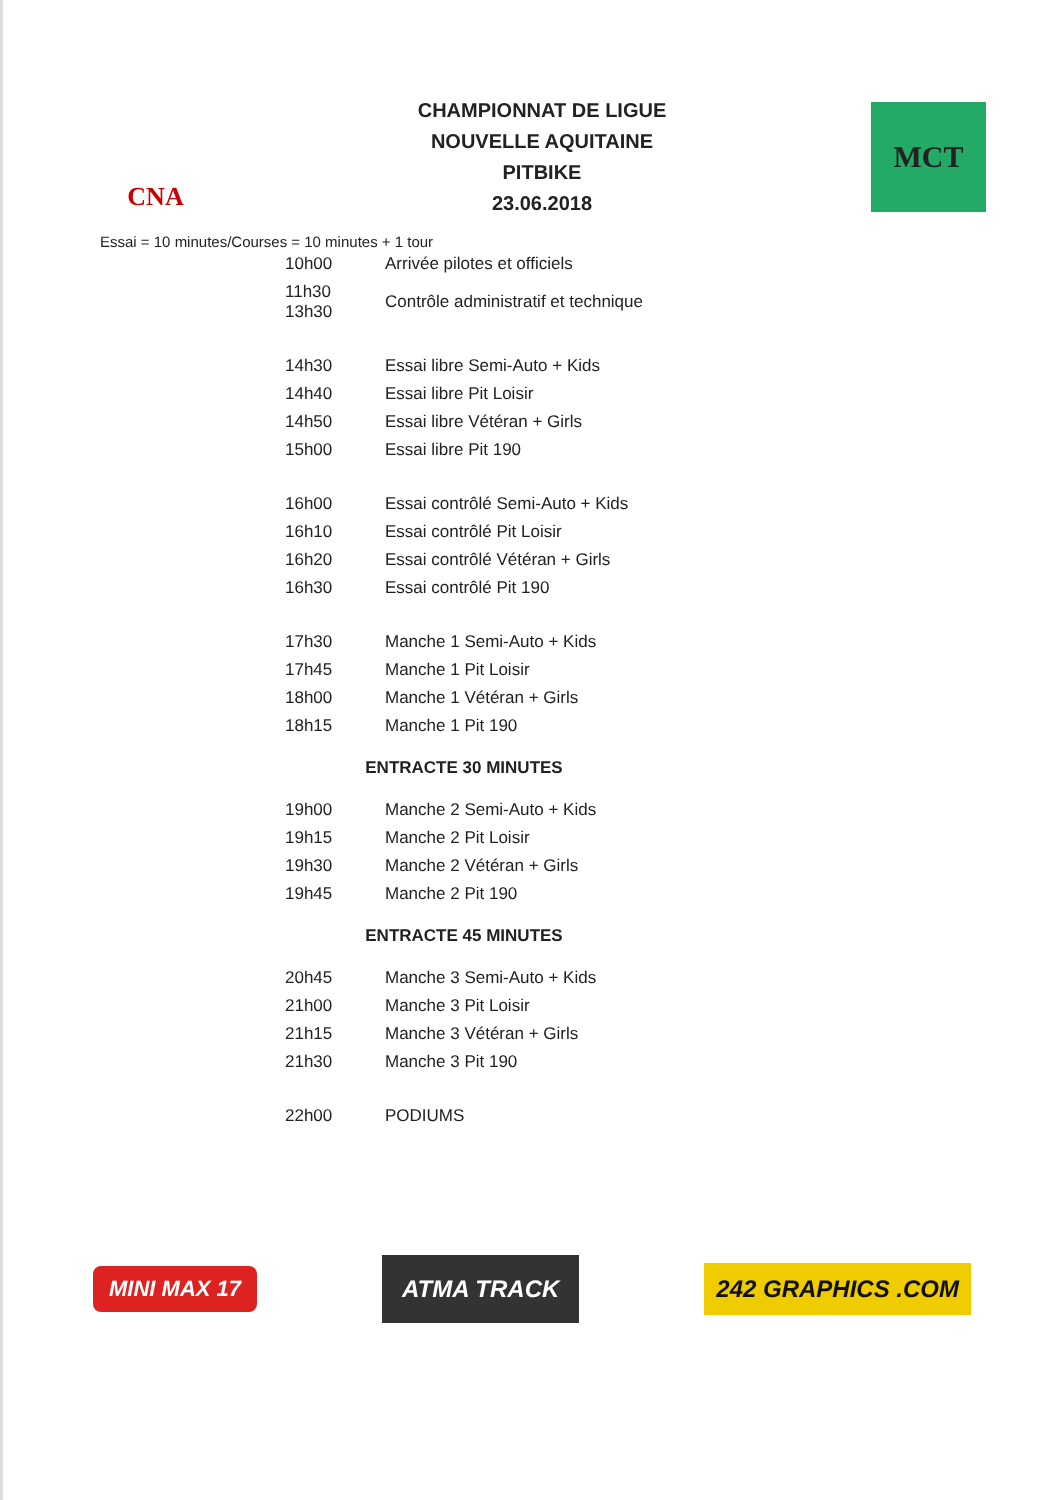CNA
CHAMPIONNAT DE LIGUE
NOUVELLE AQUITAINE
PITBIKE
23.06.2018
MCT
Essai = 10 minutes/Courses = 10 minutes + 1 tour
| 10h00 | Arrivée pilotes et officiels |
| 11h30 13h30 | Contrôle administratif et technique |
| 14h30 | Essai libre Semi-Auto + Kids |
| 14h40 | Essai libre Pit Loisir |
| 14h50 | Essai libre Vétéran + Girls |
| 15h00 | Essai libre Pit 190 |
| 16h00 | Essai contrôlé Semi-Auto + Kids |
| 16h10 | Essai contrôlé Pit Loisir |
| 16h20 | Essai contrôlé Vétéran + Girls |
| 16h30 | Essai contrôlé Pit 190 |
| 17h30 | Manche 1 Semi-Auto + Kids |
| 17h45 | Manche 1 Pit Loisir |
| 18h00 | Manche 1 Vétéran + Girls |
| 18h15 | Manche 1 Pit 190 |
| ENTRACTE 30 MINUTES | |
| 19h00 | Manche 2 Semi-Auto + Kids |
| 19h15 | Manche 2 Pit Loisir |
| 19h30 | Manche 2 Vétéran + Girls |
| 19h45 | Manche 2 Pit 190 |
| ENTRACTE 45 MINUTES | |
| 20h45 | Manche 3 Semi-Auto + Kids |
| 21h00 | Manche 3 Pit Loisir |
| 21h15 | Manche 3 Vétéran + Girls |
| 21h30 | Manche 3 Pit 190 |
| 22h00 | PODIUMS |
MINI MAX 17
ATMA TRACK
242 GRAPHICS .COM